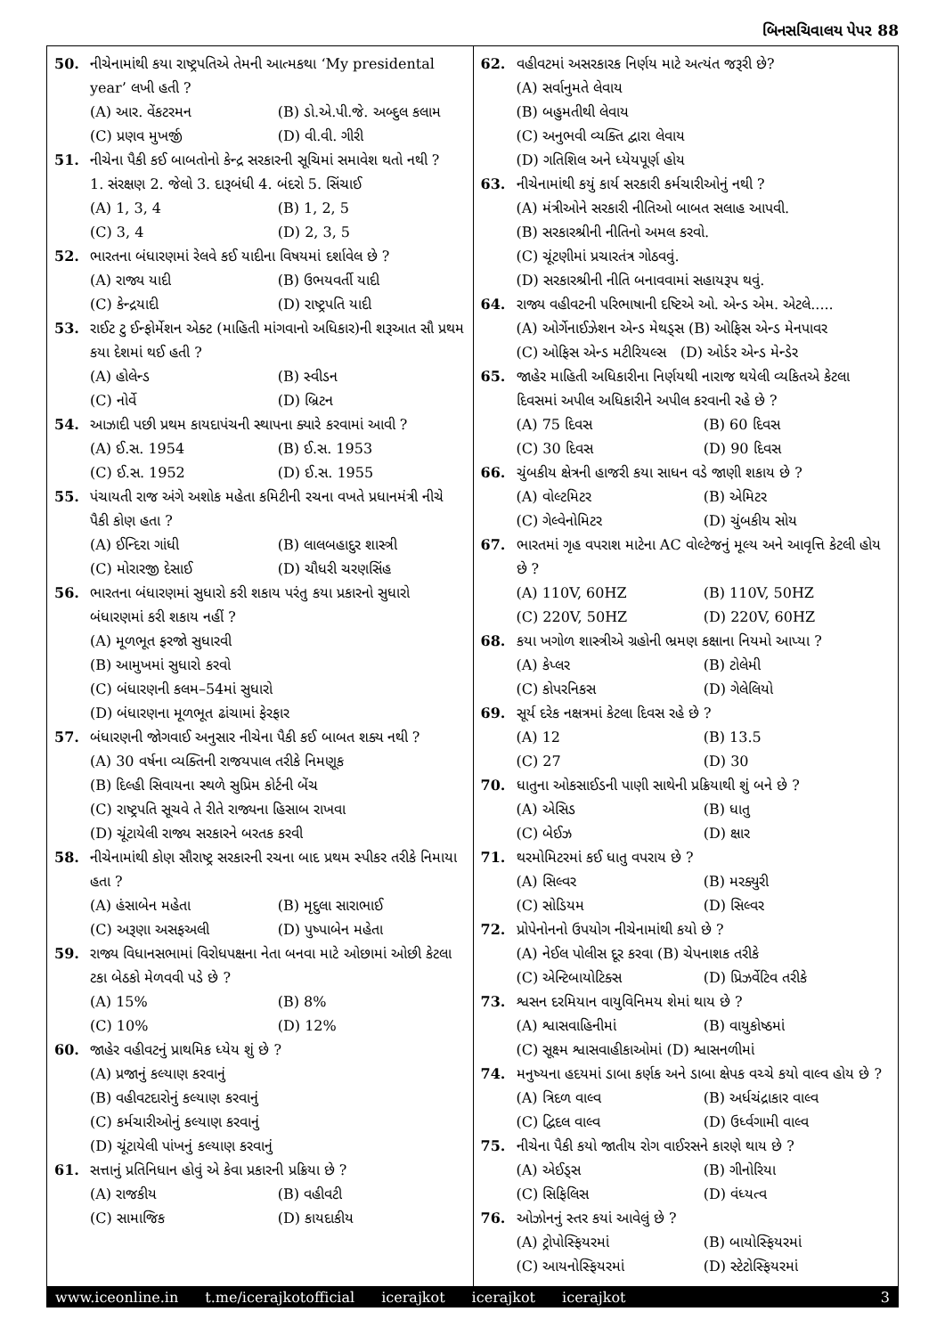બિનસચિવાલય પેપર 88
50. નીચેનામાંથી કયા રાષ્ટ્રપતિએ તેમની આત્મકથા ‘My presidental year’ લખી હતી ?
(A) આર. વેંકટરમન (B) ડો.એ.પી.જે. અબ્દુલ કલામ
(C) પ્રણવ મુખર્જી (D) વી.વી. ગીરી
51. નીચેના પૈકી કઈ બાબતોનો કેન્દ્ર સરકારની સૂચિમાં સમાવેશ થતો નથી ?
1. સંરક્ષણ 2. જેલો 3. દારૂબંધી 4. બંદરો 5. સિંચાઈ
(A) 1, 3, 4 (B) 1, 2, 5
(C) 3, 4 (D) 2, 3, 5
52. ભારતના બંધારણમાં રેલવે કઈ યાદીના વિષયમાં દર્શાવેલ છે ?
(A) રાજ્ય યાદી (B) ઉભયવર્તી યાદી
(C) કેન્દ્રયાદી (D) રાષ્ટ્રપતિ યાદી
53. રાઈટ ટુ ઈન્ફોર્મેશન એક્ટ (માહિતી માંગવાનો અધિકાર)ની શરૂઆત સૌ પ્રથમ કયા દેશમાં થઈ હતી ?
(A) હોલેન્ડ (B) સ્વીડન
(C) નોર્વે (D) બ્રિટન
54. આઝાદી પછી પ્રથમ કાયદાપંચની સ્થાપના ક્યારે કરવામાં આવી ?
(A) ઈ.સ. 1954 (B) ઈ.સ. 1953
(C) ઈ.સ. 1952 (D) ઈ.સ. 1955
55. પંચાયતી રાજ અંગે અશોક મહેતા કમિટીની રચના વખતે પ્રધાનમંત્રી નીચે પૈકી કોણ હતા ?
(A) ઈન્દિરા ગાંધી (B) લાલબહાદુર શાસ્ત્રી
(C) મોરારજી દેસાઈ (D) ચૌધરી ચરણસિંહ
56. ભારતના બંધારણમાં સુધારો કરી શકાય પરંતુ કયા પ્રકારનો સુધારો બંધારણમાં કરી શકાય નહીં ?
(A) મૂળભૂત ફરજો સુધારવી
(B) આમુખમાં સુધારો કરવો
(C) બંધારણની કલમ–54માં સુધારો
(D) બંધારણના મૂળભૂત ઢાંચામાં ફેરફાર
57. બંધારણની જોગવાઈ અનુસાર નીચેના પૈકી કઈ બાબત શક્ય નથી ?
(A) 30 વર્ષના વ્યક્તિની રાજયપાલ તરીકે નિમણૂક
(B) દિલ્હી સિવાયના સ્થળે સુપ્રિમ કોર્ટની બેંચ
(C) રાષ્ટ્રપતિ સૂચવે તે રીતે રાજ્યના હિસાબ રાખવા
(D) ચૂંટાયેલી રાજ્ય સરકારને બરતક કરવી
58. નીચેનામાંથી કોણ સૌરાષ્ટ્ર સરકારની રચના બાદ પ્રથમ સ્પીકર તરીકે નિમાયા હતા ?
(A) હંસાબેન મહેતા (B) મૃદુલા સારાભાઈ
(C) અરૂણા અસફઅલી (D) પુષ્પાબેન મહેતા
59. રાજ્ય વિધાનસભામાં વિરોધપક્ષના નેતા બનવા માટે ઓછામાં ઓછી કેટલા ટકા બેઠકો મેળવવી પડે છે ?
(A) 15% (B) 8%
(C) 10% (D) 12%
60. જાહેર વહીવટનું પ્રાથમિક ધ્યેય શું છે ?
(A) પ્રજાનું કલ્યાણ કરવાનું
(B) વહીવટદારોનું કલ્યાણ કરવાનું
(C) કર્મચારીઓનું કલ્યાણ કરવાનું
(D) ચૂંટાયેલી પાંખનું કલ્યાણ કરવાનું
61. સત્તાનું પ્રતિનિધાન હોવું એ કેવા પ્રકારની પ્રક્રિયા છે ?
(A) રાજકીય (B) વહીવટી
(C) સામાજિક (D) કાયદાકીય
62. વહીવટમાં અસરકારક નિર્ણય માટે અત્યંત જરૂરી છે?
(A) સર્વાનુમતે લેવાય
(B) બહુમતીથી લેવાય
(C) અનુભવી વ્યક્તિ દ્વારા લેવાય
(D) ગતિશિલ અને ધ્યેયપૂર્ણ હોય
63. નીચેનામાંથી કયું કાર્ય સરકારી કર્મચારીઓનું નથી ?
(A) મંત્રીઓને સરકારી નીતિઓ બાબત સલાહ આપવી.
(B) સરકારશ્રીની નીતિનો અમલ કરવો.
(C) ચૂંટણીમાં પ્રચારતંત્ર ગોઠવવું.
(D) સરકારશ્રીની નીતિ બનાવવામાં સહાયરૂપ થવું.
64. રાજ્ય વહીવટની પરિભાષાની દષ્ટિએ ઓ. એન્ડ એમ. એટલે.....
(A) ઓર્ગેનાઈઝેશન એન્ડ મેથડ્સ (B) ઓફિસ એન્ડ મેનપાવર
(C) ઓફિસ એન્ડ મટીરિયલ્સ (D) ઓર્ડર એન્ડ મેન્ડેર
65. જાહેર માહિતી અધિકારીના નિર્ણયથી નારાજ થયેલી વ્યકિતએ કેટલા દિવસમાં અપીલ અધિકારીને અપીલ કરવાની રહે છે ?
(A) 75 દિવસ (B) 60 દિવસ
(C) 30 દિવસ (D) 90 દિવસ
66. ચુંબકીય ક્ષેત્રની હાજરી કયા સાધન વડે જાણી શકાય છે ?
(A) વોલ્ટમિટર (B) એમિટર
(C) ગેલ્વેનોમિટર (D) ચુંબકીય સોય
67. ભારતમાં ગૃહ વપરાશ માટેના AC વોલ્ટેજનું મૂલ્ય અને આવૃત્તિ કેટલી હોય છે ?
(A) 110V, 60HZ (B) 110V, 50HZ
(C) 220V, 50HZ (D) 220V, 60HZ
68. કયા ખગોળ શાસ્ત્રીએ ગ્રહોની ભ્રમણ કક્ષાના નિયમો આપ્યા ?
(A) કેપ્લર (B) ટોલેમી
(C) કોપરનિકસ (D) ગેલેલિયો
69. સૂર્ય દરેક નક્ષત્રમાં કેટલા દિવસ રહે છે ?
(A) 12 (B) 13.5
(C) 27 (D) 30
70. ધાતુના ઓકસાઈડની પાણી સાથેની પ્રક્રિયાથી શું બને છે ?
(A) એસિડ (B) ધાતુ
(C) બેઈઝ (D) ક્ષાર
71. થરમોમિટરમાં કઈ ધાતુ વપરાય છે ?
(A) સિલ્વર (B) મરક્યુરી
(C) સોડિયમ (D) સિલ્વર
72. પ્રોપેનોનનો ઉપયોગ નીચેનામાંથી કયો છે ?
(A) નેઈલ પોલીસ દૂર કરવા (B) ચેપનાશક તરીકે
(C) એન્ટિબાયોટિક્સ (D) પ્રિઝર્વેટિવ તરીકે
73. શ્વસન દરમિયાન વાયુવિનિમય શેમાં થાય છે ?
(A) શ્વાસવાહિનીમાં (B) વાયુકોષ્ઠમાં
(C) સૂક્ષ્મ શ્વાસવાહીકાઓમાં (D) શ્વાસનળીમાં
74. મનુષ્યના હદયમાં ડાબા કર્ણક અને ડાબા ક્ષેપક વચ્ચે કયો વાલ્વ હોય છે ?
(A) ત્રિદળ વાલ્વ (B) અર્ધચંદ્રાકાર વાલ્વ
(C) દ્વિદલ વાલ્વ (D) ઉર્ધ્વગામી વાલ્વ
75. નીચેના પૈકી કયો જાતીય રોગ વાઈરસને કારણે થાય છે ?
(A) એઈડ્સ (B) ગીનોરિયા
(C) સિફિલિસ (D) વંધ્યત્વ
76. ઓઝોનનું સ્તર કયાં આવેલું છે ?
(A) ટ્રોપોસ્ફિયરમાં (B) બાયોસ્ફિયરમાં
(C) આયનોસ્ફિયરમાં (D) સ્ટેટોસ્ફિયરમાં
www.iceonline.in t.me/icerajkotofficial icerajkot icerajkot icerajkot 3